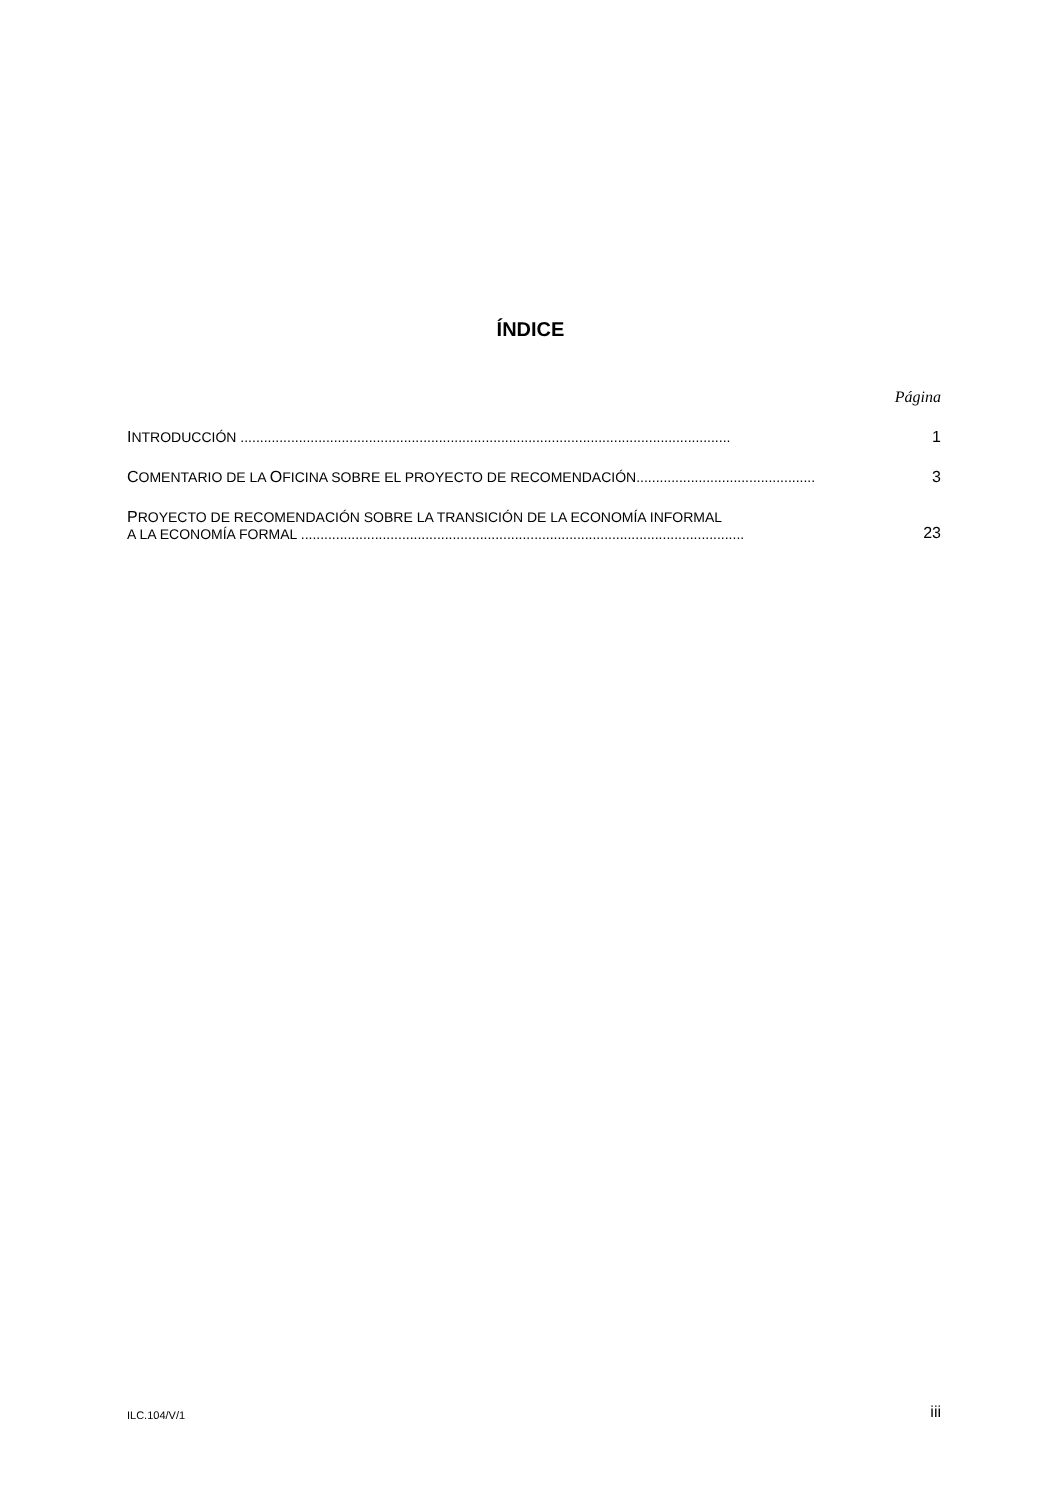ÍNDICE
Página
INTRODUCCIÓN ..............................................................................................................................
1
COMENTARIO DE LA OFICINA SOBRE EL PROYECTO DE RECOMENDACIÓN..............................................
3
PROYECTO DE RECOMENDACIÓN SOBRE LA TRANSICIÓN DE LA ECONOMÍA INFORMAL
A LA ECONOMÍA FORMAL ..................................................................................................................
23
ILC.104/V/1 iii